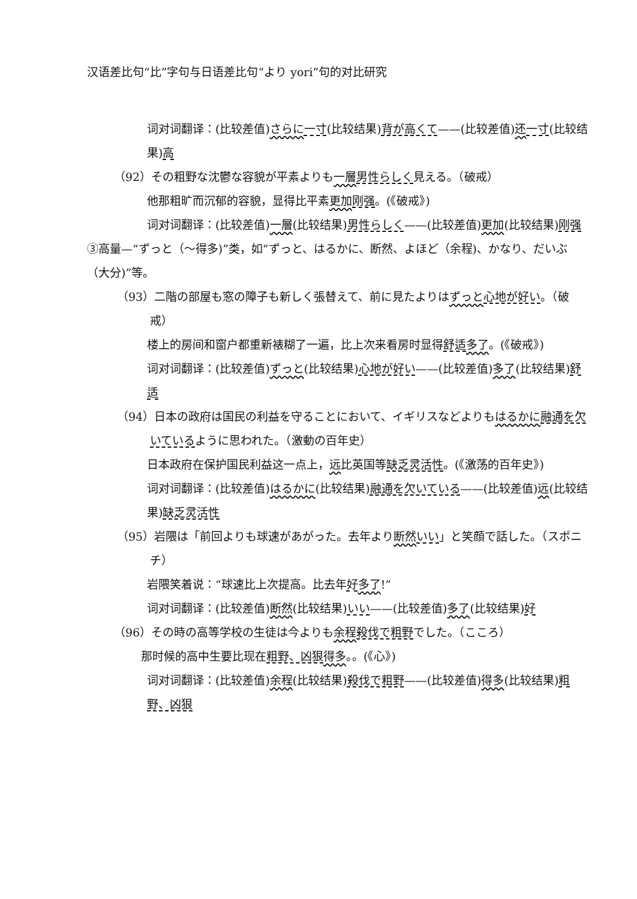汉语差比句“比”字句与日语差比句“より yori”句的对比研究
词对词翻译：(比较差值)さらに 一寸(比较结果)背が高くて——(比较差值)还一寸(比较结果)高
（92）その粗野な沈鬱な容貌が平素よりも一層 男性らしく見える。（破戒）
他那粗旷而沉郁的容貌，显得比平素更加 刚强。(《破戒》)
词对词翻译：(比较差值)一層(比较结果)男性らしく——(比较差值)更加(比较结果)刚强
③高量—“ずっと（～得多)”类，如“ずっと、はるかに、断然、よほど（余程)、かなり、だいぶ（大分)”等。
（93）二階の部屋も窓の障子も新しく張替えて、前に見たよりはずっと 心地が好い。（破戒）
楼上的房间和窗户都重新裱糊了一遍，比上次来看房时显得舒适 多了。(《破戒》)
词对词翻译：(比较差值)ずっと(比较结果)心地が好い——(比较差值)多了(比较结果)舒适
（94）日本の政府は国民の利益を守ることにおいて、イギリスなどよりもはるかに 融通を欠いているように思われた。（激動の百年史）
日本政府在保护国民利益这一点上，远比英国等缺乏灵活性。(《激荡的百年史》)
词对词翻译：(比较差值)はるかに(比较结果)融通を欠いている——(比较差值)远(比较结果)缺乏灵活性
（95）岩隈は「前回よりも球速があがった。去年より断然 いい」と笑顔で話した。（スポニチ）
岩隈笑着说：“球速比上次提高。比去年好多了!”
词对词翻译：(比较差值)断然(比较结果)いい——(比较差值)多了(比较结果)好
（96）その時の高等学校の生徒は今よりも余程 殺伐で粗野でした。（こころ）
那时候的高中生要比现在粗野、凶狠 得多。。(《心》)
词对词翻译：(比较差值)余程(比较结果)殺伐で粗野——(比较差值)得多(比较结果)粗野、凶狠